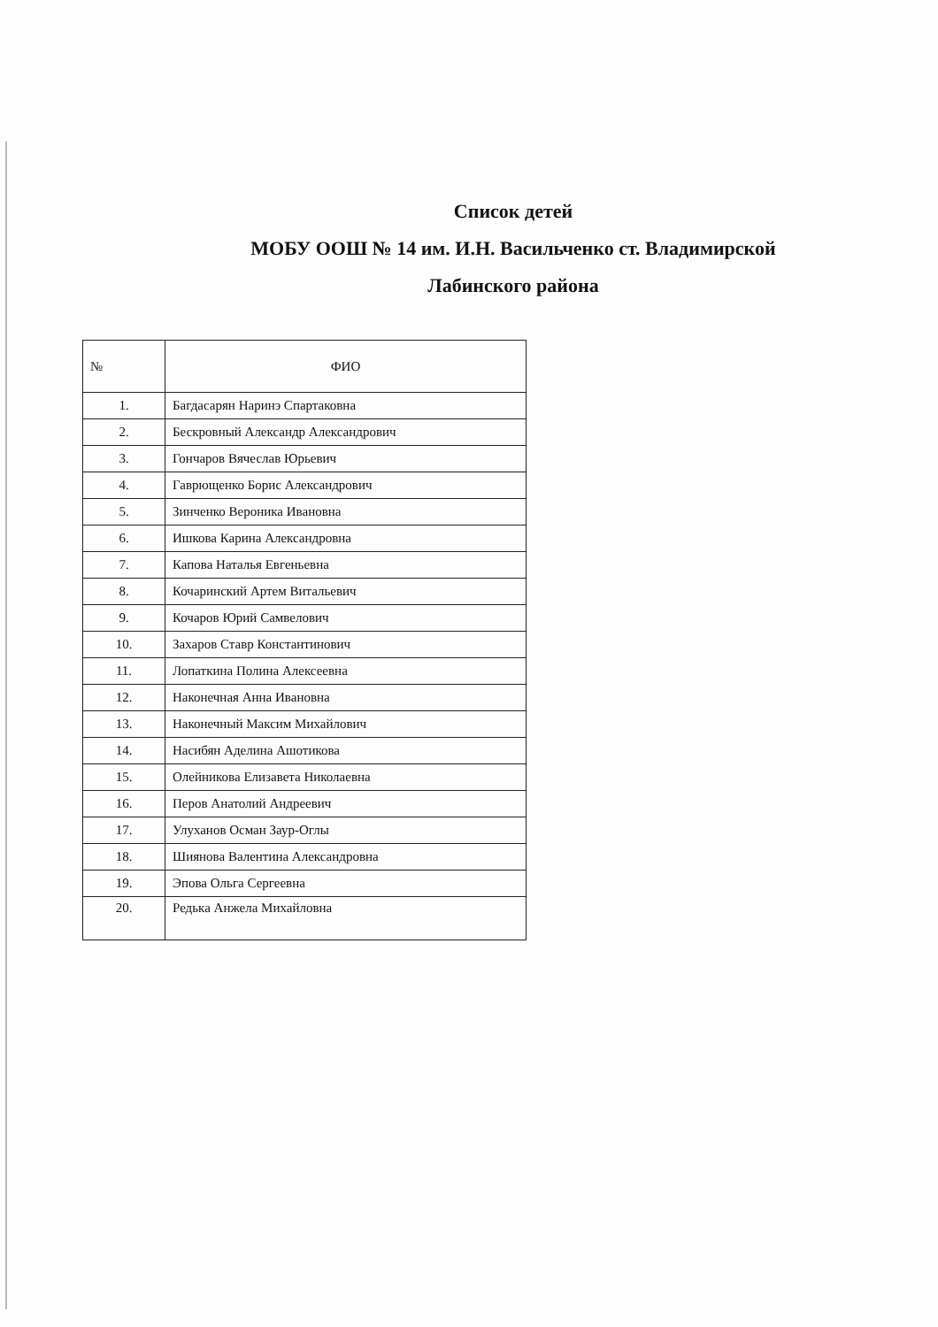Список детей
МОБУ ООШ № 14 им. И.Н. Васильченко ст. Владимирской
Лабинского района
| № | ФИО |
| --- | --- |
| 1. | Багдасарян Наринэ Спартаковна |
| 2. | Бескровный Александр Александрович |
| 3. | Гончаров Вячеслав Юрьевич |
| 4. | Гаврющенко Борис Александрович |
| 5. | Зинченко Вероника Ивановна |
| 6. | Ишкова Карина Александровна |
| 7. | Капова Наталья Евгеньевна |
| 8. | Кочаринский Артем Витальевич |
| 9. | Кочаров Юрий Самвелович |
| 10. | Захаров Ставр Константинович |
| 11. | Лопаткина Полина Алексеевна |
| 12. | Наконечная Анна Ивановна |
| 13. | Наконечный Максим Михайлович |
| 14. | Насибян Аделина Ашотикова |
| 15. | Олейникова Елизавета Николаевна |
| 16. | Перов Анатолий Андреевич |
| 17. | Улуханов Осман Заур-Оглы |
| 18. | Шиянова Валентина Александровна |
| 19. | Эпова Ольга Сергеевна |
| 20. | Редька Анжела Михайловна |